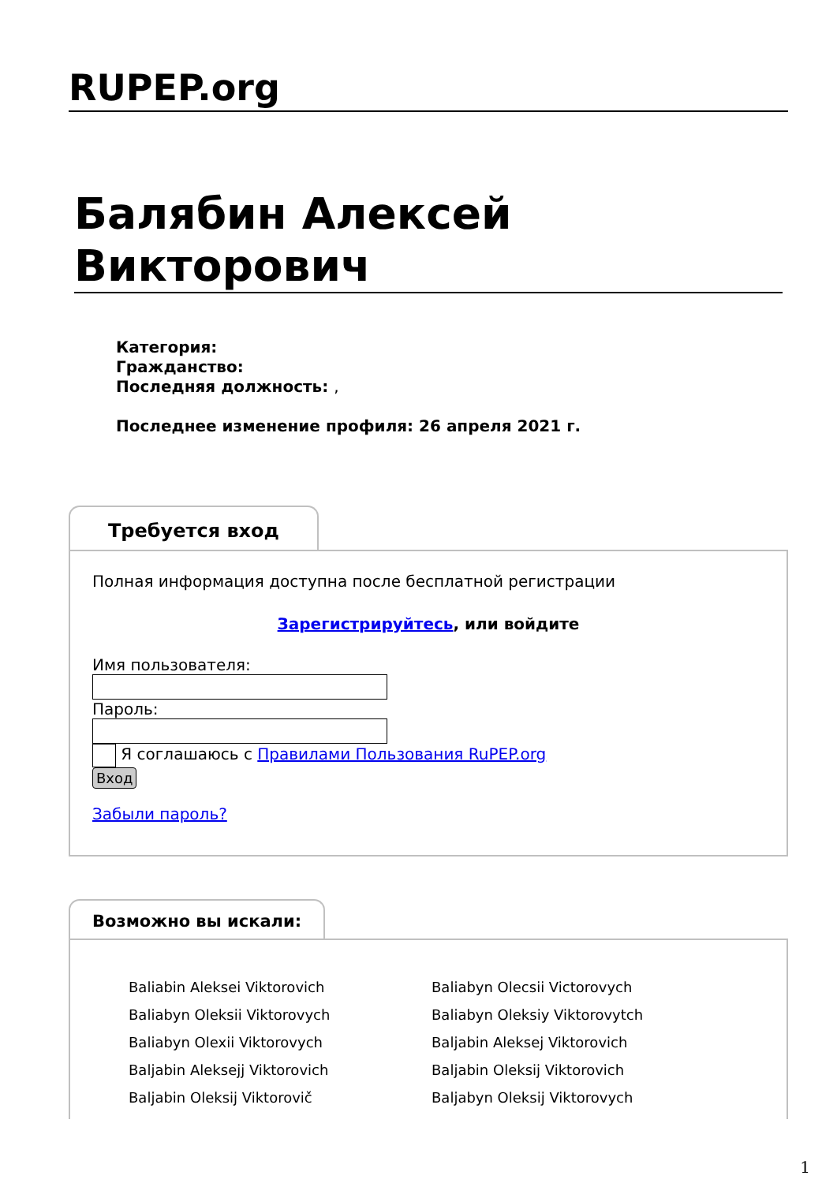RUPEP.org
Балябин Алексей Викторович
Категория:
Гражданство:
Последняя должность: ,
Последнее изменение профиля: 26 апреля 2021 г.
Требуется вход
Полная информация доступна после бесплатной регистрации
Зарегистрируйтесь, или войдите
Имя пользователя:
Пароль:
Я соглашаюсь с Правилами Пользования RuPEP.org
Вход
Забыли пароль?
Возможно вы искали:
Baliabin Aleksei Viktorovich
Baliabyn Oleksii Viktorovych
Baliabyn Olexii Viktorovych
Baljabin Aleksejj Viktorovich
Baljabin Oleksij Viktorovič
Baliabyn Olecsii Victorovych
Baliabyn Oleksiy Viktorovytch
Baljabin Aleksej Viktorovich
Baljabin Oleksij Viktorovich
Baljabyn Oleksij Viktorovych
1